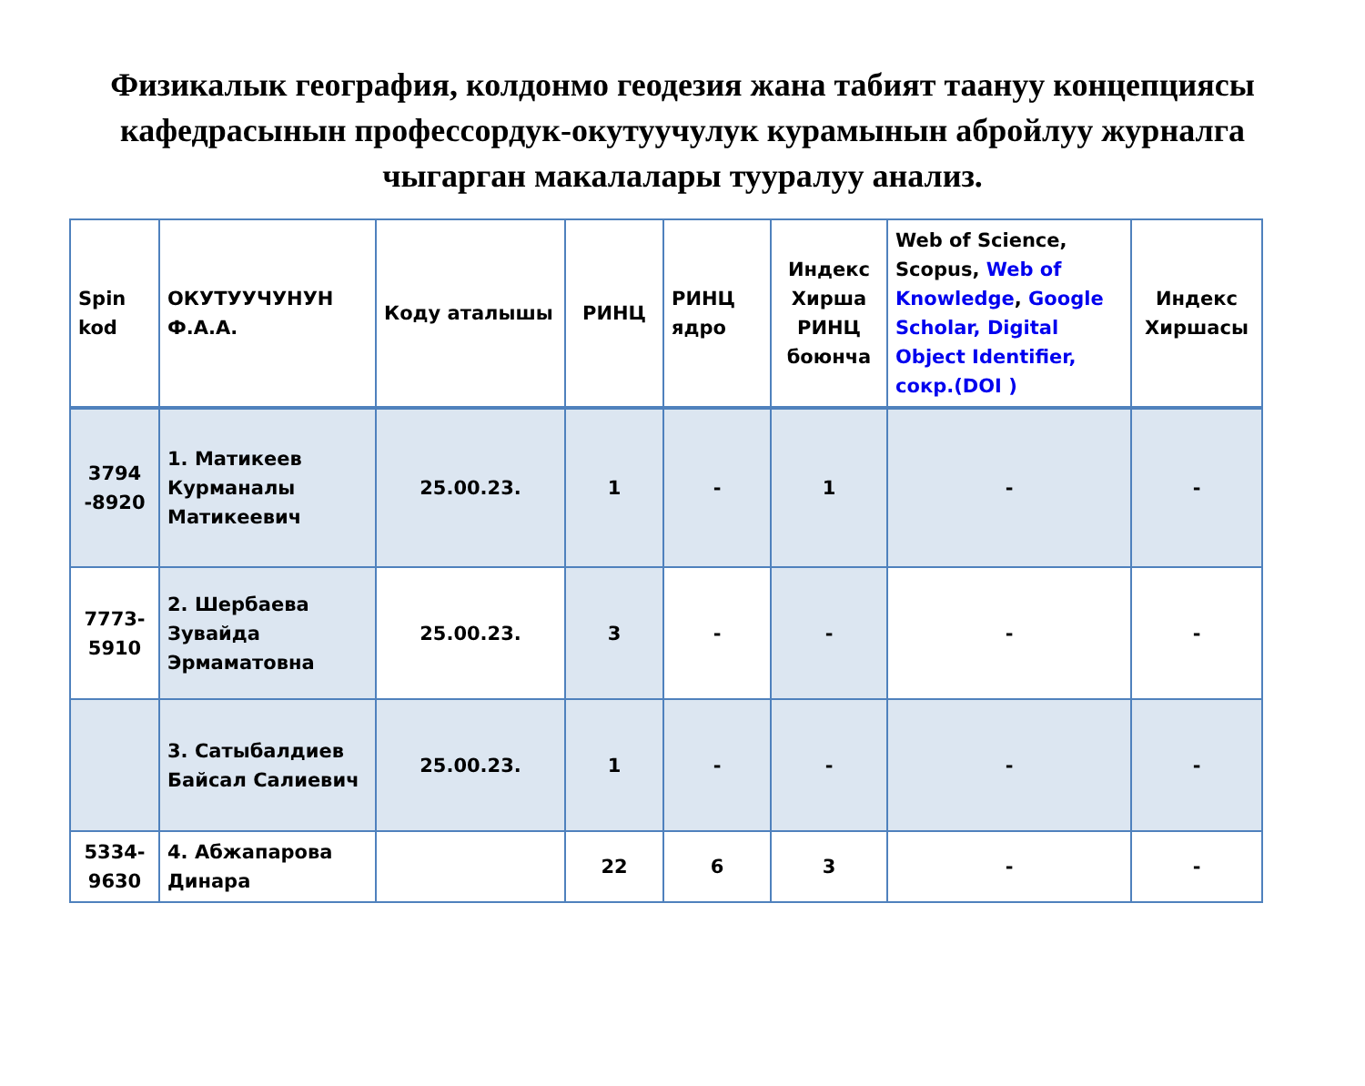Физикалык география, колдонмо геодезия жана табият таануу концепциясы кафедрасынын профессордук-окутуучулук курамынын абройлуу журналга чыгарган макалалары тууралуу анализ.
| Spin kod | ОКУТУУЧУНУН Ф.А.А. | Коду аталышы | РИНЦ | РИНЦ ядро | Индекс Хирша РИНЦ боюнча | Web of Science, Scopus, Web of Knowledge , Google Scholar, Digital Object Identifier, сокр.(DOI ) | Индекс Хиршасы |
| --- | --- | --- | --- | --- | --- | --- | --- |
| 3794 -8920 | 1. Матикеев Курманалы Матикеевич | 25.00.23. | 1 | - | 1 | - | - |
| 7773-5910 | 2. Шербаева Зувайда Эрмаматовна | 25.00.23. | 3 | - | - | - | - |
| | 3. Сатыбалдиев Байсал Салиевич | 25.00.23. | 1 | - | - | - | - |
| 5334-9630 | 4. Абжапарова Динара | | 22 | 6 | 3 | - | - |